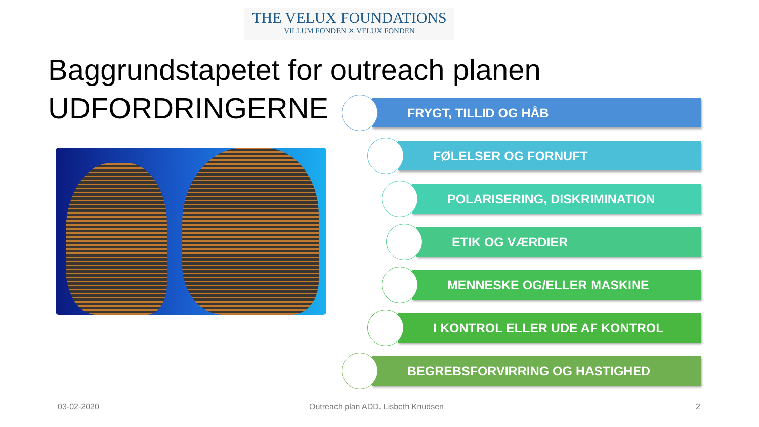THE VELUX FOUNDATIONS
VILLUM FONDEN ✕ VELUX FONDEN
Baggrundstapetet for outreach planen
UDFORDRINGERNE
FRYGT, TILLID OG HÅB
FØLELSER OG FORNUFT
POLARISERING, DISKRIMINATION
ETIK OG VÆRDIER
MENNESKE OG/ELLER MASKINE
I KONTROL ELLER UDE AF KONTROL
BEGREBSFORVIRRING OG HASTIGHED
03-02-2020
Outreach plan ADD. Lisbeth Knudsen
2